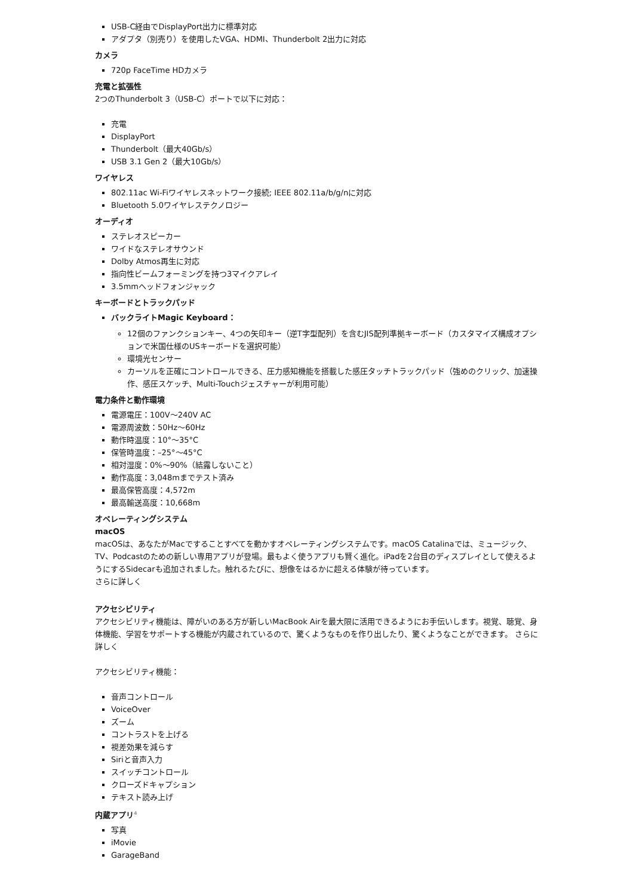USB-C経由でDisplayPort出力に標準対応
アダプタ（別売り）を使用したVGA、HDMI、Thunderbolt 2出力に対応
カメラ
720p FaceTime HDカメラ
充電と拡張性
2つのThunderbolt 3（USB-C）ポートで以下に対応：
充電
DisplayPort
Thunderbolt（最大40Gb/s）
USB 3.1 Gen 2（最大10Gb/s）
ワイヤレス
802.11ac Wi-Fiワイヤレスネットワーク接続; IEEE 802.11a/b/g/nに対応
Bluetooth 5.0ワイヤレステクノロジー
オーディオ
ステレオスピーカー
ワイドなステレオサウンド
Dolby Atmos再生に対応
指向性ビームフォーミングを持つ3マイクアレイ
3.5mmヘッドフォンジャック
キーボードとトラックパッド
バックライトMagic Keyboard：
12個のファンクションキー、4つの矢印キー（逆T字型配列）を含むJIS配列準拠キーボード（カスタマイズ構成オプションで米国仕様のUSキーボードを選択可能）
環境光センサー
カーソルを正確にコントロールできる、圧力感知機能を搭載した感圧タッチトラックパッド（強めのクリック、加速操作、感圧スケッチ、Multi-Touchジェスチャーが利用可能）
電力条件と動作環境
電源電圧：100V〜240V AC
電源周波数：50Hz〜60Hz
動作時温度：10°〜35°C
保管時温度：–25°〜45°C
相対湿度：0%〜90%（結露しないこと）
動作高度：3,048mまでテスト済み
最高保管高度：4,572m
最高輸送高度：10,668m
オペレーティングシステム
macOS
macOSは、あなたがMacですることすべてを動かすオペレーティングシステムです。macOS Catalinaでは、ミュージック、TV、Podcastのための新しい専用アプリが登場。最もよく使うアプリも賢く進化。iPadを2台目のディスプレイとして使えるようにするSidecarも追加されました。触れるたびに、想像をはるかに超える体験が待っています。
さらに詳しく
アクセシビリティ
アクセシビリティ機能は、障がいのある方が新しいMacBook Airを最大限に活用できるようにお手伝いします。視覚、聴覚、身体機能、学習をサポートする機能が内蔵されているので、驚くようなものを作り出したり、驚くようなことができます。 さらに詳しく
アクセシビリティ機能：
音声コントロール
VoiceOver
ズーム
コントラストを上げる
視差効果を減らす
Siriと音声入力
スイッチコントロール
クローズドキャプション
テキスト読み上げ
内蔵アプリ<sup>4</sup>
写真
iMovie
GarageBand